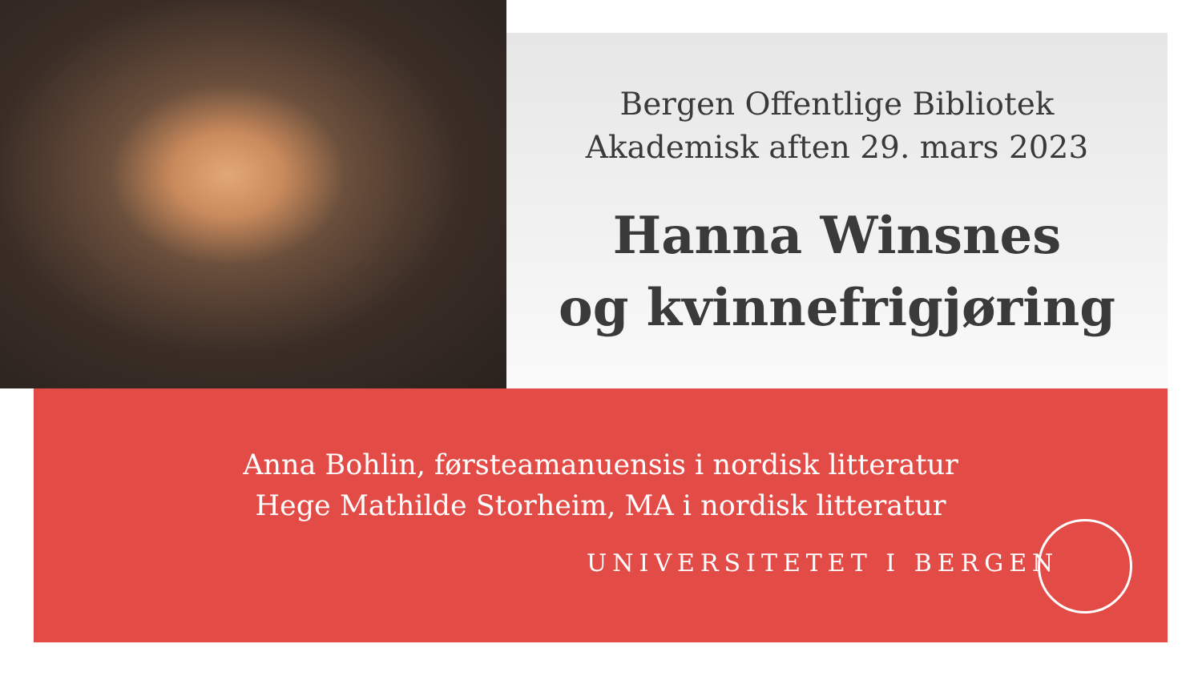Bergen Offentlige Bibliotek
Akademisk aften 29. mars 2023
Hanna Winsnes
og kvinnefrigjøring
Anna Bohlin, førsteamanuensis i nordisk litteratur
Hege Mathilde Storheim, MA i nordisk litteratur
UNIVERSITETET I BERGEN